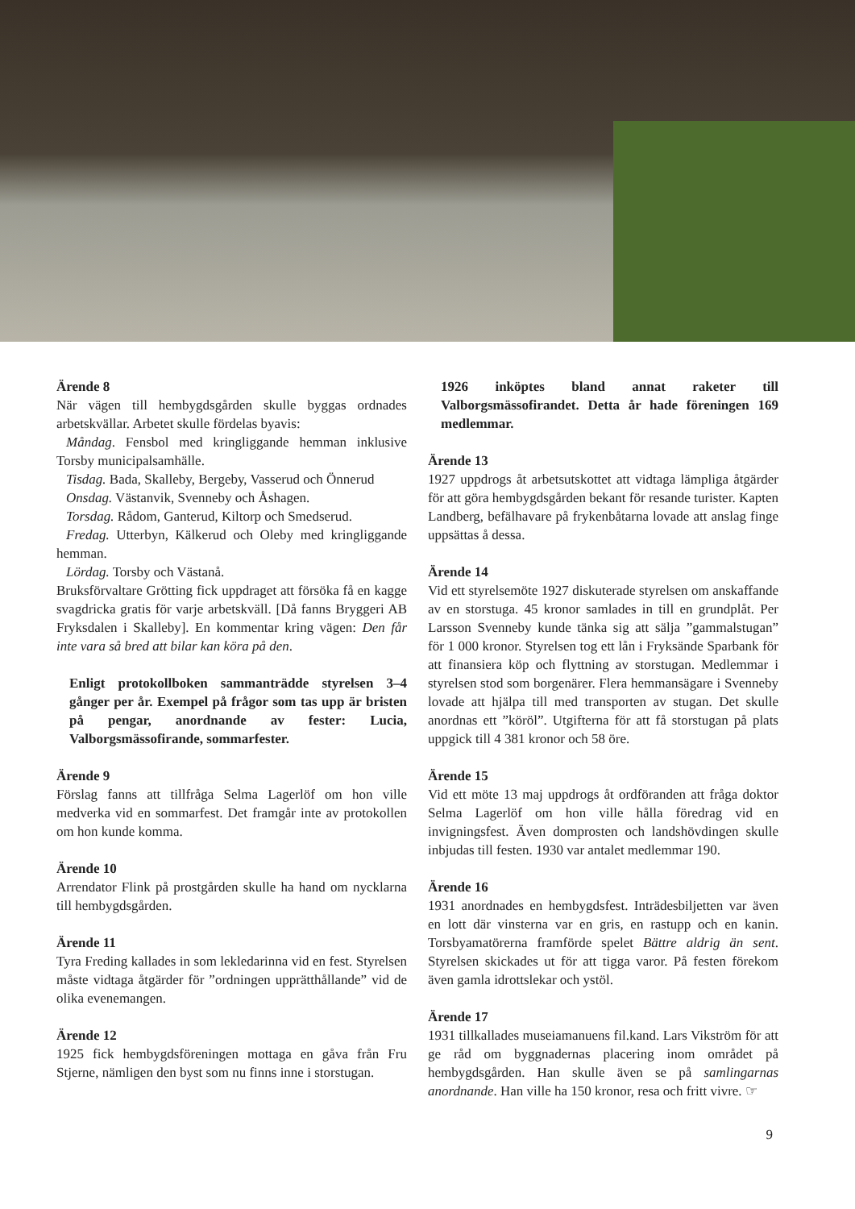Ärende 8
När vägen till hembygdsgården skulle byggas ordnades arbetskvällar. Arbetet skulle fördelas byavis:
Måndag. Fensbol med kringliggande hemman inklusive Torsby municipalsamhälle.
Tisdag. Bada, Skalleby, Bergeby, Vasserud och Önnerud
Onsdag. Västanvik, Svenneby och Åshagen.
Torsdag. Rådom, Ganterud, Kiltorp och Smedserud.
Fredag. Utterbyn, Kälkerud och Oleby med kringliggande hemman.
Lördag. Torsby och Västanå.
Bruksförvaltare Grötting fick uppdraget att försöka få en kagge svagdricka gratis för varje arbetskväll. [Då fanns Bryggeri AB Fryksdalen i Skalleby]. En kommentar kring vägen: Den får inte vara så bred att bilar kan köra på den.
Enligt protokollboken sammanträdde styrelsen 3–4 gånger per år. Exempel på frågor som tas upp är bristen på pengar, anordnande av fester: Lucia, Valborgsmässofirande, sommarfester.
Ärende 9
Förslag fanns att tillfråga Selma Lagerlöf om hon ville medverka vid en sommarfest. Det framgår inte av protokollen om hon kunde komma.
Ärende 10
Arrendator Flink på prostgården skulle ha hand om nycklarna till hembygdsgården.
Ärende 11
Tyra Freding kallades in som lekledarinna vid en fest. Styrelsen måste vidtaga åtgärder för ”ordningen upprätthållande” vid de olika evenemangen.
Ärende 12
1925 fick hembygdsföreningen mottaga en gåva från Fru Stjerne, nämligen den byst som nu finns inne i storstugan.
1926 inköptes bland annat raketer till Valborgsmässofirandet. Detta år hade föreningen 169 medlemmar.
Ärende 13
1927 uppdrogs åt arbetsutskottet att vidtaga lämpliga åtgärder för att göra hembygdsgården bekant för resande turister. Kapten Landberg, befälhavare på frykenbåtarna lovade att anslag finge uppsättas å dessa.
Ärende 14
Vid ett styrelsemöte 1927 diskuterade styrelsen om anskaffande av en storstuga. 45 kronor samlades in till en grundplåt. Per Larsson Svenneby kunde tänka sig att sälja ”gammalstugan” för 1 000 kronor. Styrelsen tog ett lån i Fryksände Sparbank för att finansiera köp och flyttning av storstugan. Medlemmar i styrelsen stod som borgenärer. Flera hemmansägare i Svenneby lovade att hjälpa till med transporten av stugan. Det skulle anordnas ett ”köröl”. Utgifterna för att få storstugan på plats uppgick till 4 381 kronor och 58 öre.
Ärende 15
Vid ett möte 13 maj uppdrogs åt ordföranden att fråga doktor Selma Lagerlöf om hon ville hålla föredrag vid en invigningsfest. Även domprosten och landshövdingen skulle inbjudas till festen. 1930 var antalet medlemmar 190.
Ärende 16
1931 anordnades en hembygdsfest. Inträdesbiljetten var även en lott där vinsterna var en gris, en rastupp och en kanin. Torsbyamatörerna framförde spelet Bättre aldrig än sent. Styrelsen skickades ut för att tigga varor. På festen förekom även gamla idrottslekar och ystöl.
Ärende 17
1931 tillkallades museiamanuens fil.kand. Lars Vikström för att ge råd om byggnadernas placering inom området på hembygdsgården. Han skulle även se på samlingarnas anordnande. Han ville ha 150 kronor, resa och fritt vivre. ☞
9